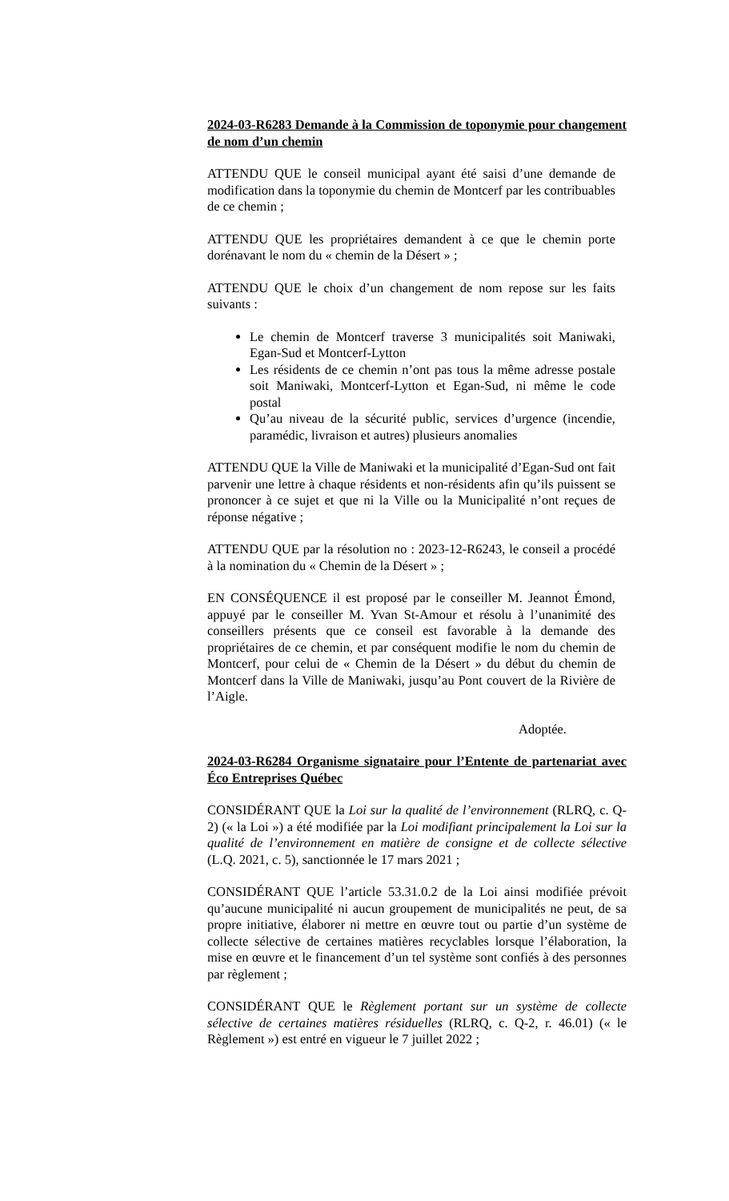2024-03-R6283 Demande à la Commission de toponymie pour changement de nom d’un chemin
ATTENDU QUE le conseil municipal ayant été saisi d’une demande de modification dans la toponymie du chemin de Montcerf par les contribuables de ce chemin ;
ATTENDU QUE les propriétaires demandent à ce que le chemin porte dorénavant le nom du « chemin de la Désert » ;
ATTENDU QUE le choix d’un changement de nom repose sur les faits suivants :
Le chemin de Montcerf traverse 3 municipalités soit Maniwaki, Egan-Sud et Montcerf-Lytton
Les résidents de ce chemin n’ont pas tous la même adresse postale soit Maniwaki, Montcerf-Lytton et Egan-Sud, ni même le code postal
Qu’au niveau de la sécurité public, services d’urgence (incendie, paramédic, livraison et autres) plusieurs anomalies
ATTENDU QUE la Ville de Maniwaki et la municipalité d’Egan-Sud ont fait parvenir une lettre à chaque résidents et non-résidents afin qu’ils puissent se prononcer à ce sujet et que ni la Ville ou la Municipalité n’ont reçues de réponse négative ;
ATTENDU QUE par la résolution no : 2023-12-R6243, le conseil a procédé à la nomination du « Chemin de la Désert » ;
EN CONSÉQUENCE il est proposé par le conseiller M. Jeannot Émond, appuyé par le conseiller M. Yvan St-Amour et résolu à l’unanimité des conseillers présents que ce conseil est favorable à la demande des propriétaires de ce chemin, et par conséquent modifie le nom du chemin de Montcerf, pour celui de « Chemin de la Désert » du début du chemin de Montcerf dans la Ville de Maniwaki, jusqu’au Pont couvert de la Rivière de l’Aigle.
Adoptée.
2024-03-R6284 Organisme signataire pour l’Entente de partenariat avec Éco Entreprises Québec
CONSIDÉRANT QUE la Loi sur la qualité de l’environnement (RLRQ, c. Q-2) (« la Loi ») a été modifiée par la Loi modifiant principalement la Loi sur la qualité de l’environnement en matière de consigne et de collecte sélective (L.Q. 2021, c. 5), sanctionnée le 17 mars 2021 ;
CONSIDÉRANT QUE l’article 53.31.0.2 de la Loi ainsi modifiée prévoit qu’aucune municipalité ni aucun groupement de municipalités ne peut, de sa propre initiative, élaborer ni mettre en œuvre tout ou partie d’un système de collecte sélective de certaines matières recyclables lorsque l’élaboration, la mise en œuvre et le financement d’un tel système sont confiés à des personnes par règlement ;
CONSIDÉRANT QUE le Règlement portant sur un système de collecte sélective de certaines matières résiduelles (RLRQ, c. Q-2, r. 46.01) (« le Règlement ») est entré en vigueur le 7 juillet 2022 ;